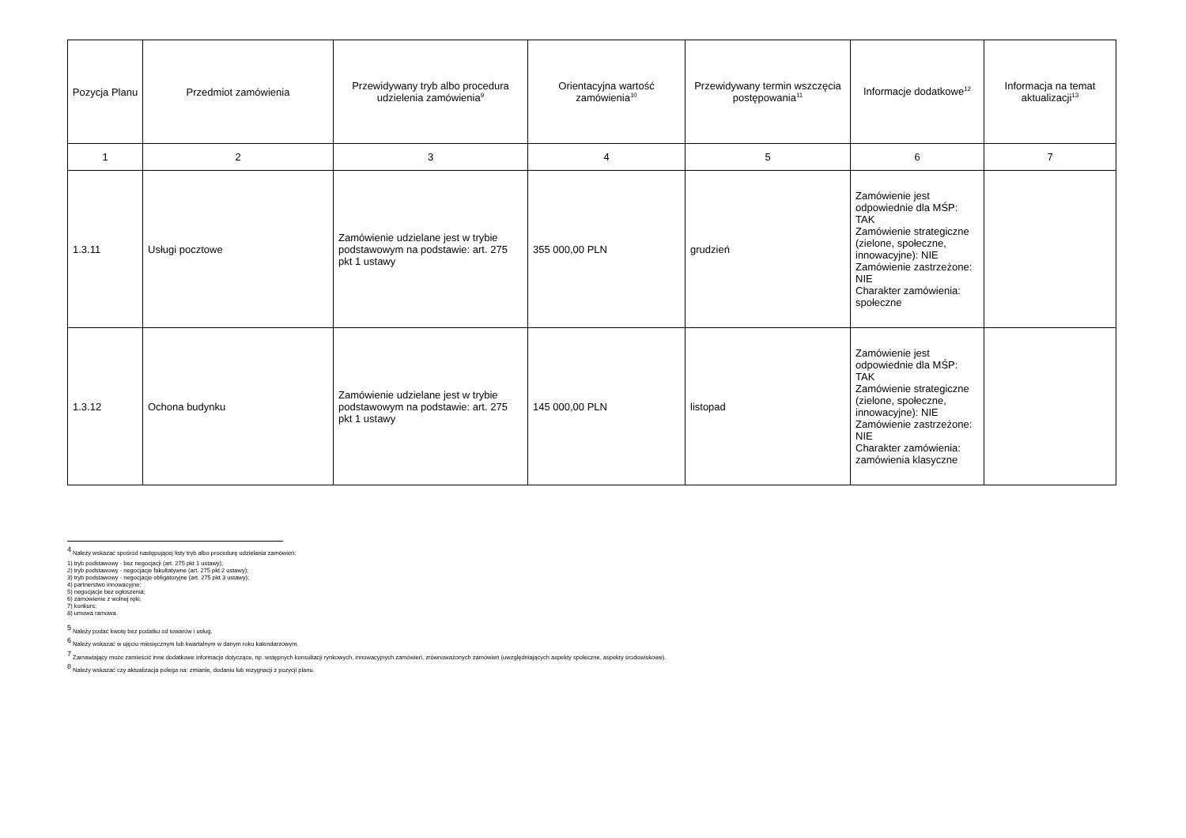| Pozycja Planu | Przedmiot zamówienia | Przewidywany tryb albo procedura udzielenia zamówienia<sup>9</sup> | Orientacyjna wartość zamówienia<sup>10</sup> | Przewidywany termin wszczęcia postępowania<sup>11</sup> | Informacje dodatkowe<sup>12</sup> | Informacja na temat aktualizacji<sup>13</sup> |
| --- | --- | --- | --- | --- | --- | --- |
| 1 | 2 | 3 | 4 | 5 | 6 | 7 |
| 1.3.11 | Usługi pocztowe | Zamówienie udzielane jest w trybie podstawowym na podstawie: art. 275 pkt 1 ustawy | 355 000,00 PLN | grudzień | Zamówienie jest odpowiednie dla MŚP: TAK Zamówienie strategiczne (zielone, społeczne, innowacyjne): NIE Zamówienie zastrzeżone: NIE Charakter zamówienia: społeczne | |
| 1.3.12 | Ochona budynku | Zamówienie udzielane jest w trybie podstawowym na podstawie: art. 275 pkt 1 ustawy | 145 000,00 PLN | listopad | Zamówienie jest odpowiednie dla MŚP: TAK Zamówienie strategiczne (zielone, społeczne, innowacyjne): NIE Zamówienie zastrzeżone: NIE Charakter zamówienia: zamówienia klasyczne | |
<sup>4</sup> Należy wskazać spośród następującej listy tryb albo procedurę udzielania zamówień:
1) tryb podstawowy - bez negocjacji (art. 275 pkt 1 ustawy);
2) tryb podstawowy - negocjacje fakultatywne (art. 275 pkt 2 ustawy);
3) tryb podstawowy - negocjacje obligatoryjne (art. 275 pkt 3 ustawy);
4) partnerstwo innowacyjne;
5) negocjacje bez ogłoszenia;
6) zamówienie z wolnej ręki;
7) konkurs;
8) umowa ramowa.
<sup>5</sup> Należy podać kwotę bez podatku od towarów i usług.
<sup>6</sup> Należy wskazać w ujęciu miesięcznym lub kwartalnym w danym roku kalendarzowym.
<sup>7</sup> Zamawiający może zamieścić inne dodatkowe informacje dotyczące, np. wstępnych konsultacji rynkowych, innowacyjnych zamówień, zrównoważonych zamówień (uwzględniających aspekty społeczne, aspekty środowiskowe).
<sup>8</sup> Należy wskazać czy aktualizacja polega na: zmianie, dodaniu lub rezygnacji z pozycji planu.